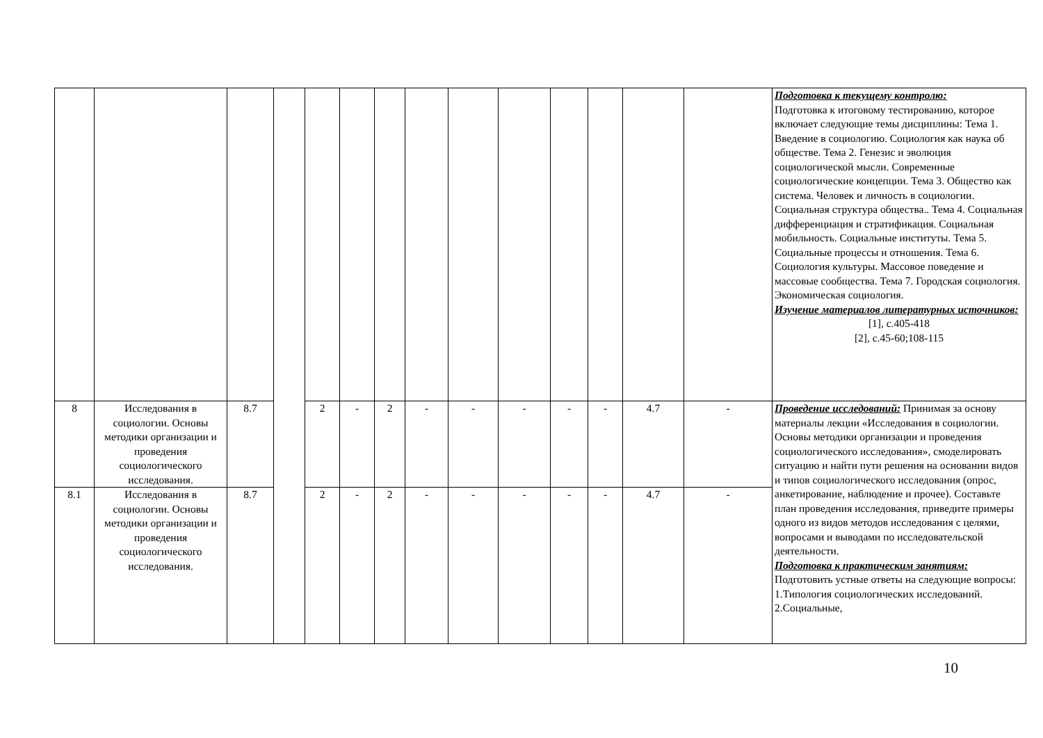| | | | | | | | | | | | | | | Подготовка к текущему контролю: Подготовка к итоговому тестированию, которое включает следующие темы дисциплины: Тема 1. Введение в социологию. Социология как наука об обществе. Тема 2. Генезис и эволюция социологической мысли. Современные социологические концепции. Тема 3. Общество как система. Человек и личность в социологии. Социальная структура общества.. Тема 4. Социальная дифференциация и стратификация. Социальная мобильность. Социальные институты. Тема 5. Социальные процессы и отношения. Тема 6. Социология культуры. Массовое поведение и массовые сообщества. Тема 7. Городская социология. Экономическая социология. Изучение материалов литературных источников: [1], с.405-418 [2], с.45-60;108-115 |
| 8 | Исследования в социологии. Основы методики организации и проведения социологического исследования. | 8.7 | | 2 | - | 2 | - | - | - | - | - | 4.7 | - | Проведение исследований: Принимая за основу материалы лекции «Исследования в социологии. Основы методики организации и проведения социологического исследования», смоделировать ситуацию и найти пути решения на основании видов и типов социологического исследования (опрос, анкетирование, наблюдение и прочее). Составьте план проведения исследования, приведите примеры одного из видов методов исследования с целями, вопросами и выводами по исследовательской деятельности. Подготовка к практическим занятиям: Подготовить устные ответы на следующие вопросы: 1.Типология социологических исследований. 2.Социальные, |
| 8.1 | Исследования в социологии. Основы методики организации и проведения социологического исследования. | 8.7 | | 2 | - | 2 | - | - | - | - | - | 4.7 | - | |
10